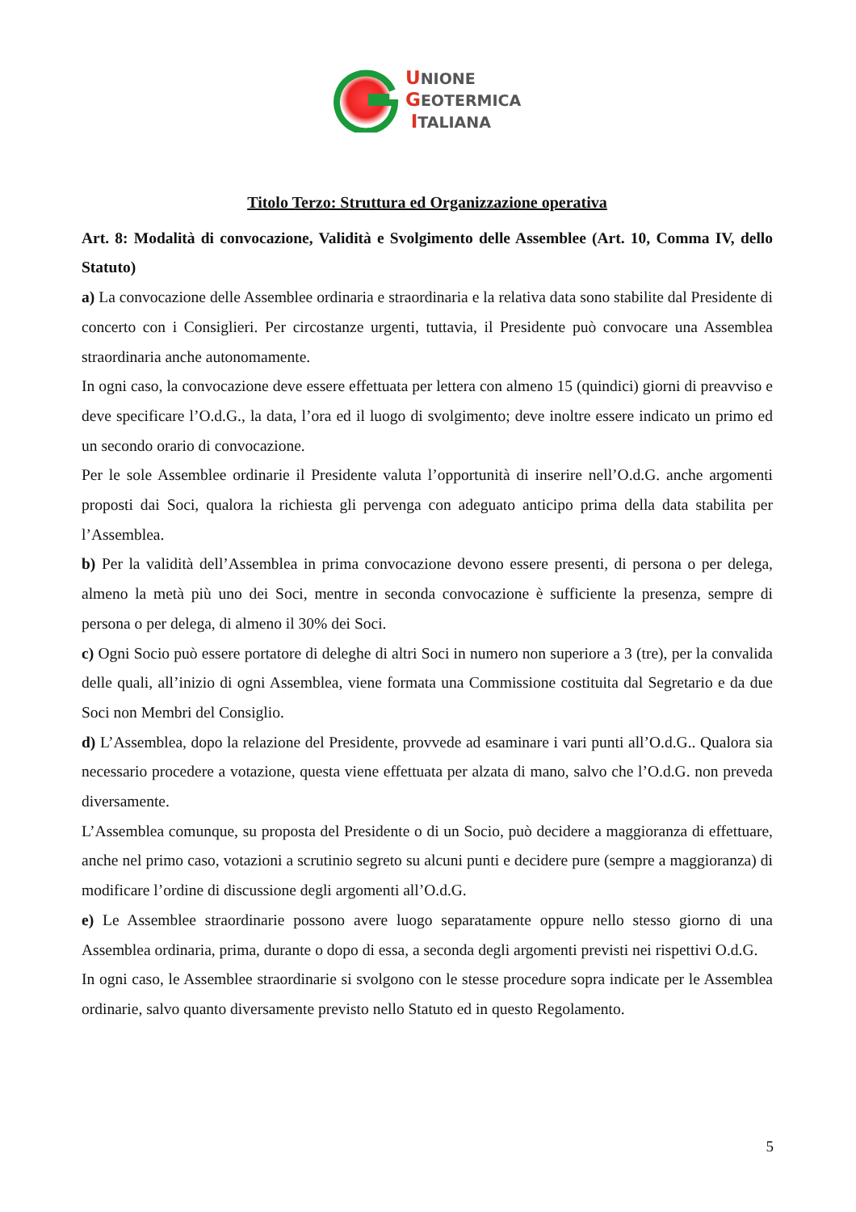UNIONE
GEOTERMICA
ITALIANA
Titolo Terzo: Struttura ed Organizzazione operativa
Art. 8: Modalità di convocazione, Validità e Svolgimento delle Assemblee (Art. 10, Comma IV, dello Statuto)
a) La convocazione delle Assemblee ordinaria e straordinaria e la relativa data sono stabilite dal Presidente di concerto con i Consiglieri. Per circostanze urgenti, tuttavia, il Presidente può convocare una Assemblea straordinaria anche autonomamente.
In ogni caso, la convocazione deve essere effettuata per lettera con almeno 15 (quindici) giorni di preavviso e deve specificare l’O.d.G., la data, l’ora ed il luogo di svolgimento; deve inoltre essere indicato un primo ed un secondo orario di convocazione.
Per le sole Assemblee ordinarie il Presidente valuta l’opportunità di inserire nell’O.d.G. anche argomenti proposti dai Soci, qualora la richiesta gli pervenga con adeguato anticipo prima della data stabilita per l’Assemblea.
b) Per la validità dell’Assemblea in prima convocazione devono essere presenti, di persona o per delega, almeno la metà più uno dei Soci, mentre in seconda convocazione è sufficiente la presenza, sempre di persona o per delega, di almeno il 30% dei Soci.
c) Ogni Socio può essere portatore di deleghe di altri Soci in numero non superiore a 3 (tre), per la convalida delle quali, all’inizio di ogni Assemblea, viene formata una Commissione costituita dal Segretario e da due Soci non Membri del Consiglio.
d) L’Assemblea, dopo la relazione del Presidente, provvede ad esaminare i vari punti all’O.d.G.. Qualora sia necessario procedere a votazione, questa viene effettuata per alzata di mano, salvo che l’O.d.G. non preveda diversamente.
L’Assemblea comunque, su proposta del Presidente o di un Socio, può decidere a maggioranza di effettuare, anche nel primo caso, votazioni a scrutinio segreto su alcuni punti e decidere pure (sempre a maggioranza) di modificare l’ordine di discussione degli argomenti all’O.d.G.
e) Le Assemblee straordinarie possono avere luogo separatamente oppure nello stesso giorno di una Assemblea ordinaria, prima, durante o dopo di essa, a seconda degli argomenti previsti nei rispettivi O.d.G.
In ogni caso, le Assemblee straordinarie si svolgono con le stesse procedure sopra indicate per le Assemblea ordinarie, salvo quanto diversamente previsto nello Statuto ed in questo Regolamento.
5